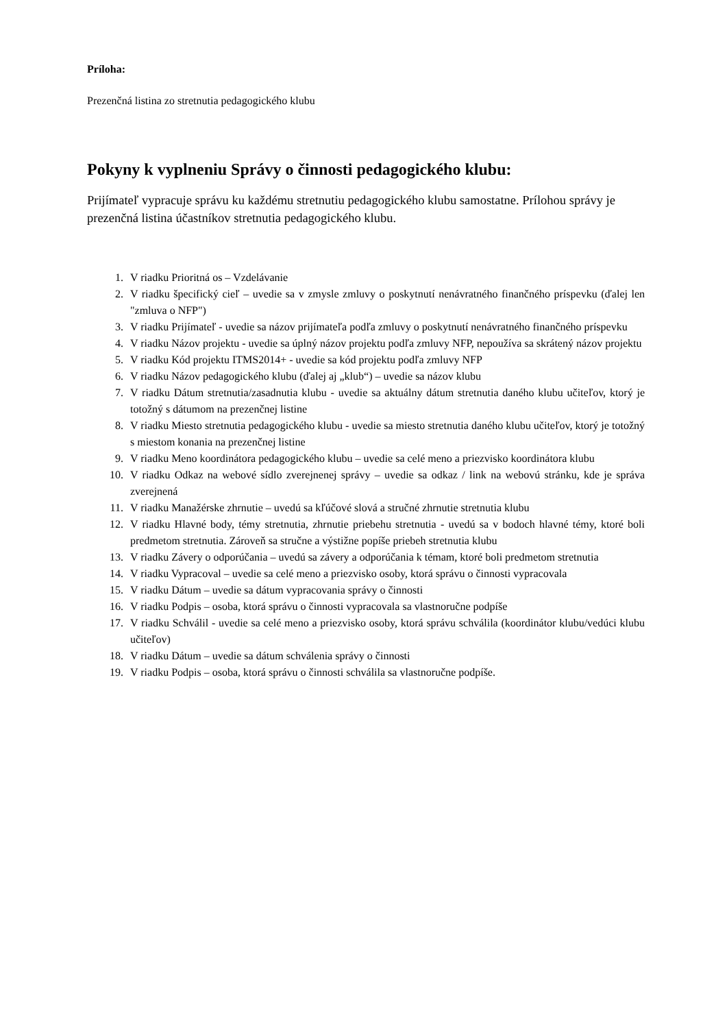Príloha:
Prezenčná listina zo stretnutia pedagogického klubu
Pokyny k vyplneniu Správy o činnosti pedagogického klubu:
Prijímateľ vypracuje správu ku každému stretnutiu pedagogického klubu samostatne. Prílohou správy je prezenčná listina účastníkov stretnutia pedagogického klubu.
1. V riadku Prioritná os – Vzdelávanie
2. V riadku špecifický cieľ – uvedie sa v zmysle zmluvy o poskytnutí nenávratného finančného príspevku (ďalej len "zmluva o NFP")
3. V riadku Prijímateľ - uvedie sa názov prijímateľa podľa zmluvy o poskytnutí nenávratného finančného príspevku
4. V riadku Názov projektu - uvedie sa úplný názov projektu podľa zmluvy NFP, nepoužíva sa skrátený názov projektu
5. V riadku Kód projektu ITMS2014+ - uvedie sa kód projektu podľa zmluvy NFP
6. V riadku Názov pedagogického klubu (ďalej aj „klub“) – uvedie sa názov klubu
7. V riadku Dátum stretnutia/zasadnutia klubu - uvedie sa aktuálny dátum stretnutia daného klubu učiteľov, ktorý je totožný s dátumom na prezenčnej listine
8. V riadku Miesto stretnutia pedagogického klubu - uvedie sa miesto stretnutia daného klubu učiteľov, ktorý je totožný s miestom konania na prezenčnej listine
9. V riadku Meno koordinátora pedagogického klubu – uvedie sa celé meno a priezvisko koordinátora klubu
10. V riadku Odkaz na webové sídlo zverejnenej správy – uvedie sa odkaz / link na webovú stránku, kde je správa zverejnená
11. V riadku Manažérske zhrnutie – uvedú sa kľúčové slová a stručné zhrnutie stretnutia klubu
12. V riadku Hlavné body, témy stretnutia, zhrnutie priebehu stretnutia - uvedú sa v bodoch hlavné témy, ktoré boli predmetom stretnutia. Zároveň sa stručne a výstižne popíše priebeh stretnutia klubu
13. V riadku Závery o odporúčania – uvedú sa závery a odporúčania k témam, ktoré boli predmetom stretnutia
14. V riadku Vypracoval – uvedie sa celé meno a priezvisko osoby, ktorá správu o činnosti vypracovala
15. V riadku Dátum – uvedie sa dátum vypracovania správy o činnosti
16. V riadku Podpis – osoba, ktorá správu o činnosti vypracovala sa vlastnoručne podpíše
17. V riadku Schválil - uvedie sa celé meno a priezvisko osoby, ktorá správu schválila (koordinátor klubu/vedúci klubu učiteľov)
18. V riadku Dátum – uvedie sa dátum schválenia správy o činnosti
19. V riadku Podpis – osoba, ktorá správu o činnosti schválila sa vlastnoručne podpíše.